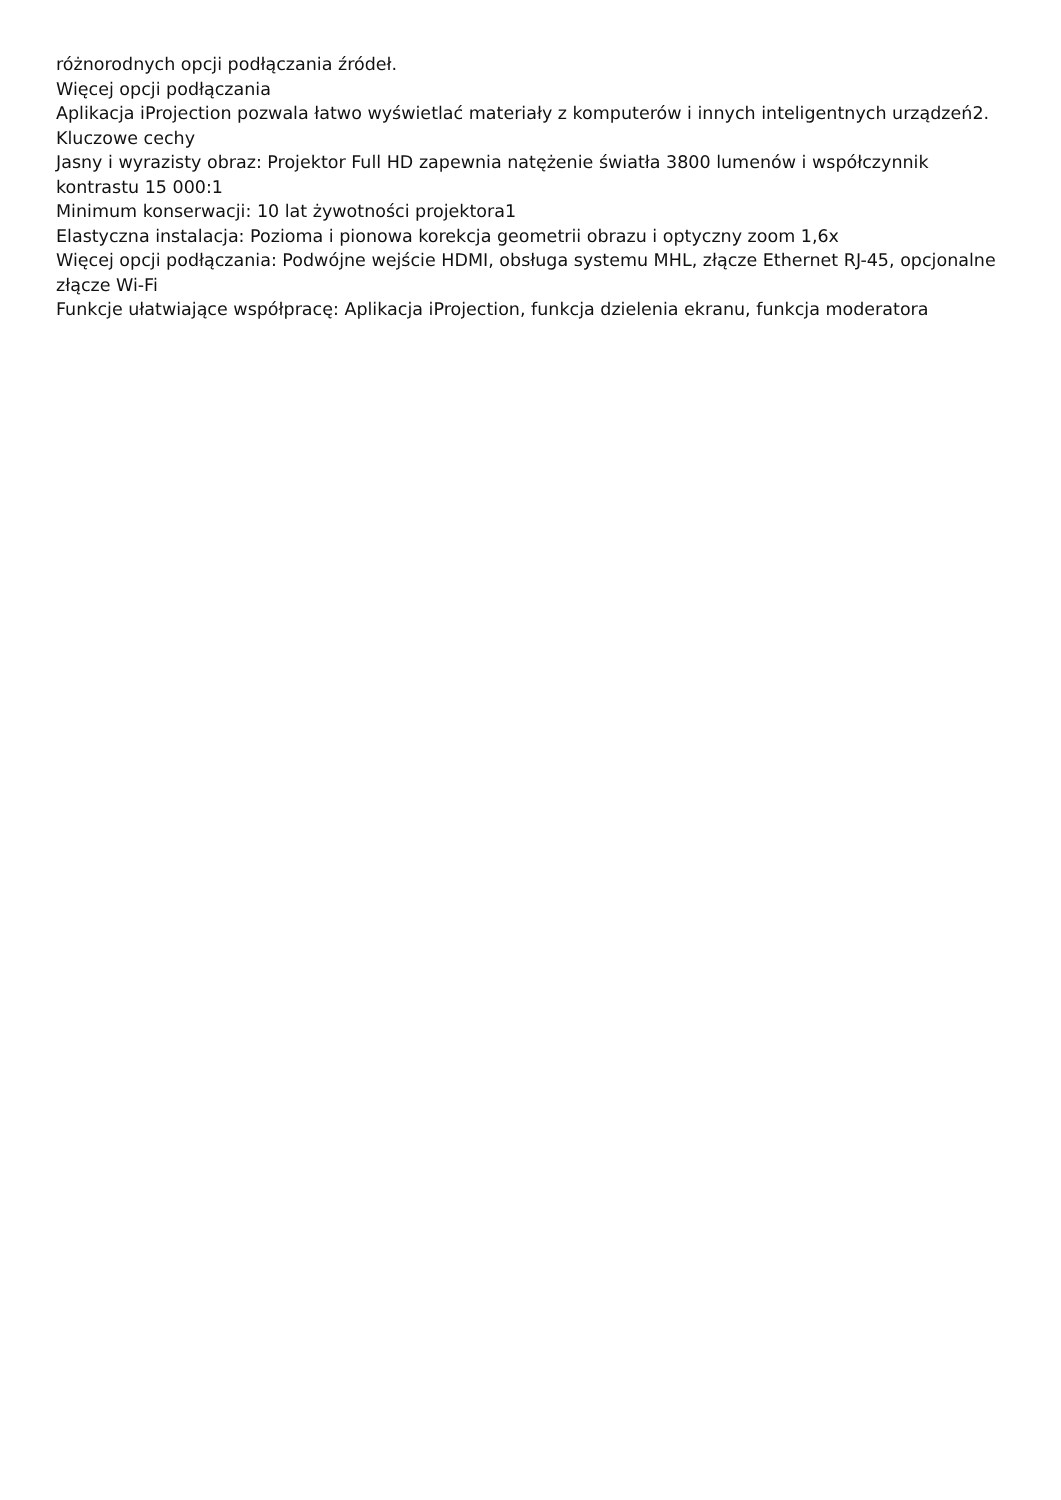różnorodnych opcji podłączania źródeł.
Więcej opcji podłączania
Aplikacja iProjection pozwala łatwo wyświetlać materiały z komputerów i innych inteligentnych urządzeń2.
Kluczowe cechy
Jasny i wyrazisty obraz: Projektor Full HD zapewnia natężenie światła 3800 lumenów i współczynnik kontrastu 15 000:1
Minimum konserwacji: 10 lat żywotności projektora1
Elastyczna instalacja: Pozioma i pionowa korekcja geometrii obrazu i optyczny zoom 1,6x
Więcej opcji podłączania: Podwójne wejście HDMI, obsługa systemu MHL, złącze Ethernet RJ-45, opcjonalne złącze Wi-Fi
Funkcje ułatwiające współpracę: Aplikacja iProjection, funkcja dzielenia ekranu, funkcja moderatora